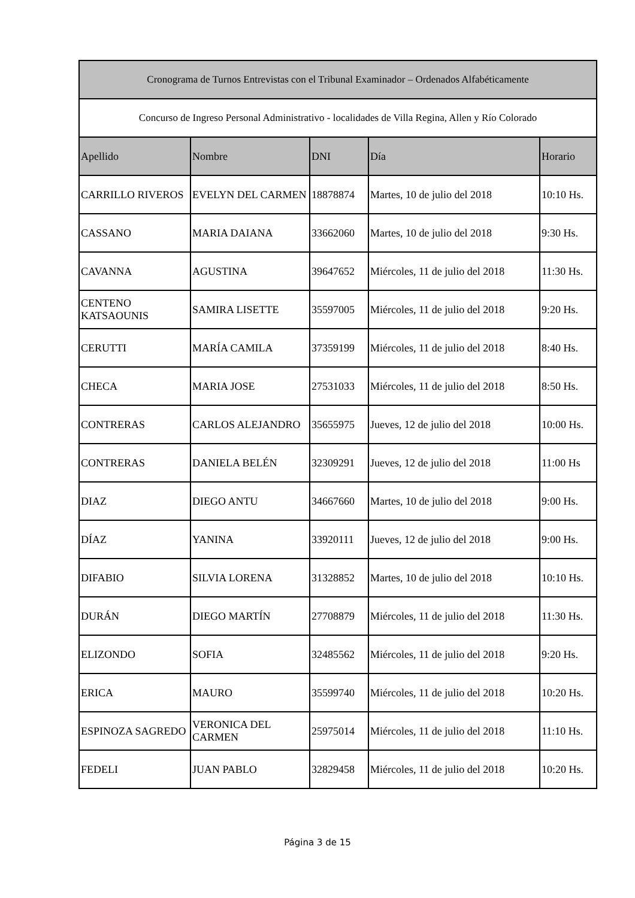| Cronograma de Turnos Entrevistas con el Tribunal Examinador – Ordenados Alfabéticamente | | | | |
| --- | --- | --- | --- | --- |
| Concurso de Ingreso Personal Administrativo - localidades de Villa Regina, Allen y Río Colorado | | | | |
| Apellido | Nombre | DNI | Día | Horario |
| CARRILLO RIVEROS | EVELYN DEL CARMEN | 18878874 | Martes, 10 de julio del 2018 | 10:10 Hs. |
| CASSANO | MARIA DAIANA | 33662060 | Martes, 10 de julio del 2018 | 9:30 Hs. |
| CAVANNA | AGUSTINA | 39647652 | Miércoles, 11 de julio del 2018 | 11:30 Hs. |
| CENTENO KATSAOUNIS | SAMIRA LISETTE | 35597005 | Miércoles, 11 de julio del 2018 | 9:20 Hs. |
| CERUTTI | MARÍA CAMILA | 37359199 | Miércoles, 11 de julio del 2018 | 8:40 Hs. |
| CHECA | MARIA JOSE | 27531033 | Miércoles, 11 de julio del 2018 | 8:50 Hs. |
| CONTRERAS | CARLOS ALEJANDRO | 35655975 | Jueves, 12 de julio del 2018 | 10:00 Hs. |
| CONTRERAS | DANIELA BELÉN | 32309291 | Jueves, 12 de julio del 2018 | 11:00 Hs |
| DIAZ | DIEGO ANTU | 34667660 | Martes, 10 de julio del 2018 | 9:00 Hs. |
| DÍAZ | YANINA | 33920111 | Jueves, 12 de julio del 2018 | 9:00 Hs. |
| DIFABIO | SILVIA LORENA | 31328852 | Martes, 10 de julio del 2018 | 10:10 Hs. |
| DURÁN | DIEGO MARTÍN | 27708879 | Miércoles, 11 de julio del 2018 | 11:30 Hs. |
| ELIZONDO | SOFIA | 32485562 | Miércoles, 11 de julio del 2018 | 9:20 Hs. |
| ERICA | MAURO | 35599740 | Miércoles, 11 de julio del 2018 | 10:20 Hs. |
| ESPINOZA SAGREDO | VERONICA DEL CARMEN | 25975014 | Miércoles, 11 de julio del 2018 | 11:10 Hs. |
| FEDELI | JUAN PABLO | 32829458 | Miércoles, 11 de julio del 2018 | 10:20 Hs. |
Página 3 de 15